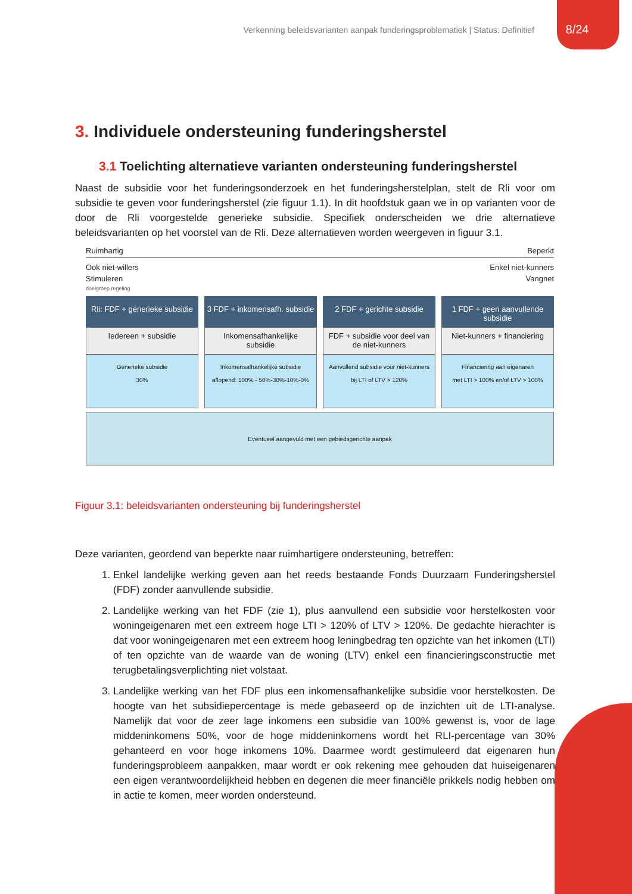Verkenning beleidsvarianten aanpak funderingsproblematiek | Status: Definitief 8/24
3. Individuele ondersteuning funderingsherstel
3.1 Toelichting alternatieve varianten ondersteuning funderingsherstel
Naast de subsidie voor het funderingsonderzoek en het funderingsherstelplan, stelt de Rli voor om subsidie te geven voor funderingsherstel (zie figuur 1.1). In dit hoofdstuk gaan we in op varianten voor de door de Rli voorgestelde generieke subsidie. Specifiek onderscheiden we drie alternatieve beleidsvarianten op het voorstel van de Rli. Deze alternatieven worden weergeven in figuur 3.1.
Ruimhartig Beperkt
Ook niet-willers Enkel niet-kunners
Stimuleren Vangnet
doelgroep regeling
Rli: FDF + generieke subsidie
Iedereen + subsidie
Generieke subsidie
30%
3 FDF + inkomensafh. subsidie
Inkomensafhankelijke subsidie
Inkomensafhankelijke subsidie
aflopend: 100% - 50%-30%-10%-0%
2 FDF + gerichte subsidie
FDF + subsidie voor deel van de niet-kunners
Aanvullend subsidie voor niet-kunners
bij LTI of LTV > 120%
1 FDF + geen aanvullende subsidie
Niet-kunners + financiering
Financiering aan eigenaren
met LTI > 100% en/of LTV > 100%
Eventueel aangevuld met een gebiedsgerichte aanpak
Figuur 3.1: beleidsvarianten ondersteuning bij funderingsherstel
Deze varianten, geordend van beperkte naar ruimhartigere ondersteuning, betreffen:
1. Enkel landelijke werking geven aan het reeds bestaande Fonds Duurzaam Funderingsherstel (FDF) zonder aanvullende subsidie.
2. Landelijke werking van het FDF (zie 1), plus aanvullend een subsidie voor herstelkosten voor woningeigenaren met een extreem hoge LTI > 120% of LTV > 120%. De gedachte hierachter is dat voor woningeigenaren met een extreem hoog leningbedrag ten opzichte van het inkomen (LTI) of ten opzichte van de waarde van de woning (LTV) enkel een financieringsconstructie met terugbetalingsverplichting niet volstaat.
3. Landelijke werking van het FDF plus een inkomensafhankelijke subsidie voor herstelkosten. De hoogte van het subsidiepercentage is mede gebaseerd op de inzichten uit de LTI-analyse. Namelijk dat voor de zeer lage inkomens een subsidie van 100% gewenst is, voor de lage middeninkomens 50%, voor de hoge middeninkomens wordt het RLI-percentage van 30% gehanteerd en voor hoge inkomens 10%. Daarmee wordt gestimuleerd dat eigenaren hun funderingsprobleem aanpakken, maar wordt er ook rekening mee gehouden dat huiseigenaren een eigen verantwoordelijkheid hebben en degenen die meer financiële prikkels nodig hebben om in actie te komen, meer worden ondersteund.